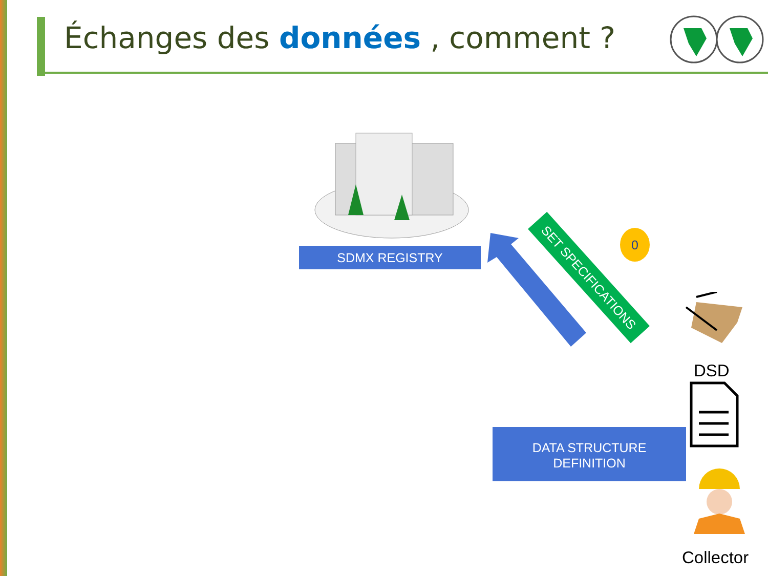Échanges des données , comment ?
SDMX REGISTRY
SET SPECIFICATIONS
0
DSD
DATA STRUCTURE
DEFINITION
Collector